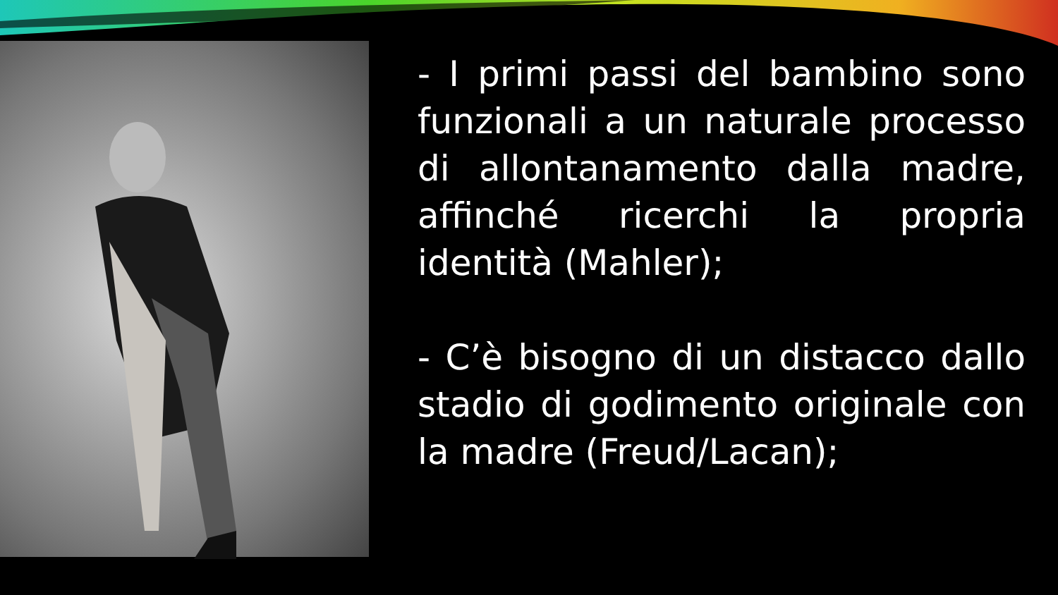- I primi passi del bambino sono funzionali a un naturale processo di allontanamento dalla madre, affinché ricerchi la propria identità (Mahler);
- C’è bisogno di un distacco dallo stadio di godimento originale con la madre (Freud/Lacan);